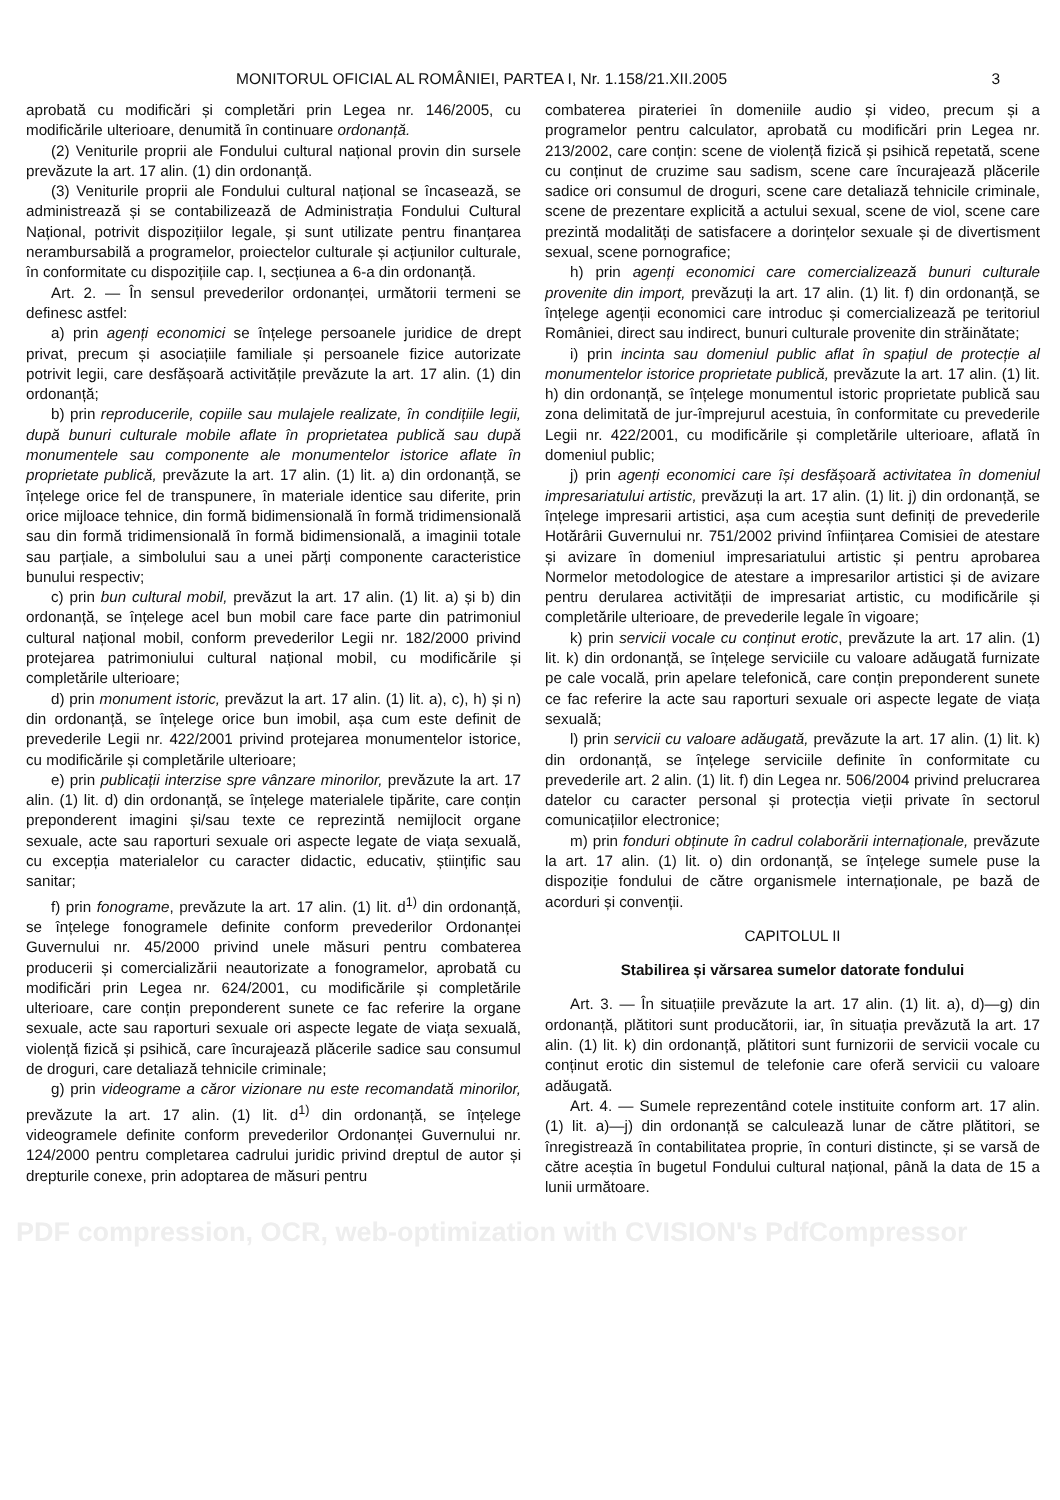MONITORUL OFICIAL AL ROMÂNIEI, PARTEA I, Nr. 1.158/21.XII.2005 3
aprobată cu modificări și completări prin Legea nr. 146/2005, cu modificările ulterioare, denumită în continuare ordonanță.
(2) Veniturile proprii ale Fondului cultural național provin din sursele prevăzute la art. 17 alin. (1) din ordonanță.
(3) Veniturile proprii ale Fondului cultural național se încasează, se administrează și se contabilizează de Administrația Fondului Cultural Național, potrivit dispozițiilor legale, și sunt utilizate pentru finanțarea nerambursabilă a programelor, proiectelor culturale și acțiunilor culturale, în conformitate cu dispozițiile cap. I, secțiunea a 6-a din ordonanță.
Art. 2. — În sensul prevederilor ordonanței, următorii termeni se definesc astfel:
a) prin agenți economici se înțelege persoanele juridice de drept privat, precum și asociațiile familiale și persoanele fizice autorizate potrivit legii, care desfășoară activitățile prevăzute la art. 17 alin. (1) din ordonanță;
b) prin reproducerile, copiile sau mulajele realizate, în condițiile legii, după bunuri culturale mobile aflate în proprietatea publică sau după monumentele sau componente ale monumentelor istorice aflate în proprietate publică, prevăzute la art. 17 alin. (1) lit. a) din ordonanță, se înțelege orice fel de transpunere, în materiale identice sau diferite, prin orice mijloace tehnice, din formă bidimensională în formă tridimensională sau din formă tridimensională în formă bidimensională, a imaginii totale sau parțiale, a simbolului sau a unei părți componente caracteristice bunului respectiv;
c) prin bun cultural mobil, prevăzut la art. 17 alin. (1) lit. a) și b) din ordonanță, se înțelege acel bun mobil care face parte din patrimoniul cultural național mobil, conform prevederilor Legii nr. 182/2000 privind protejarea patrimoniului cultural național mobil, cu modificările și completările ulterioare;
d) prin monument istoric, prevăzut la art. 17 alin. (1) lit. a), c), h) și n) din ordonanță, se înțelege orice bun imobil, așa cum este definit de prevederile Legii nr. 422/2001 privind protejarea monumentelor istorice, cu modificările și completările ulterioare;
e) prin publicații interzise spre vânzare minorilor, prevăzute la art. 17 alin. (1) lit. d) din ordonanță, se înțelege materialele tipărite, care conțin preponderent imagini și/sau texte ce reprezintă nemijlocit organe sexuale, acte sau raporturi sexuale ori aspecte legate de viața sexuală, cu excepția materialelor cu caracter didactic, educativ, științific sau sanitar;
f) prin fonograme, prevăzute la art. 17 alin. (1) lit. d<sup>1)</sup> din ordonanță, se înțelege fonogramele definite conform prevederilor Ordonanței Guvernului nr. 45/2000 privind unele măsuri pentru combaterea producerii și comercializării neautorizate a fonogramelor, aprobată cu modificări prin Legea nr. 624/2001, cu modificările și completările ulterioare, care conțin preponderent sunete ce fac referire la organe sexuale, acte sau raporturi sexuale ori aspecte legate de viața sexuală, violență fizică și psihică, care încurajează plăcerile sadice sau consumul de droguri, care detaliază tehnicile criminale;
g) prin videograme a căror vizionare nu este recomandată minorilor, prevăzute la art. 17 alin. (1) lit. d<sup>1)</sup> din ordonanță, se înțelege videogramele definite conform prevederilor Ordonanței Guvernului nr. 124/2000 pentru completarea cadrului juridic privind dreptul de autor și drepturile conexe, prin adoptarea de măsuri pentru
combaterea pirateriei în domeniile audio și video, precum și a programelor pentru calculator, aprobată cu modificări prin Legea nr. 213/2002, care conțin: scene de violență fizică și psihică repetată, scene cu conținut de cruzime sau sadism, scene care încurajează plăcerile sadice ori consumul de droguri, scene care detaliază tehnicile criminale, scene de prezentare explicită a actului sexual, scene de viol, scene care prezintă modalități de satisfacere a dorințelor sexuale și de divertisment sexual, scene pornografice;
h) prin agenți economici care comercializează bunuri culturale provenite din import, prevăzuți la art. 17 alin. (1) lit. f) din ordonanță, se înțelege agenții economici care introduc și comercializează pe teritoriul României, direct sau indirect, bunuri culturale provenite din străinătate;
i) prin incinta sau domeniul public aflat în spațiul de protecție al monumentelor istorice proprietate publică, prevăzute la art. 17 alin. (1) lit. h) din ordonanță, se înțelege monumentul istoric proprietate publică sau zona delimitată de jur-împrejurul acestuia, în conformitate cu prevederile Legii nr. 422/2001, cu modificările și completările ulterioare, aflată în domeniul public;
j) prin agenți economici care își desfășoară activitatea în domeniul impresariatului artistic, prevăzuți la art. 17 alin. (1) lit. j) din ordonanță, se înțelege impresarii artistici, așa cum aceștia sunt definiți de prevederile Hotărârii Guvernului nr. 751/2002 privind înființarea Comisiei de atestare și avizare în domeniul impresariatului artistic și pentru aprobarea Normelor metodologice de atestare a impresarilor artistici și de avizare pentru derularea activității de impresariat artistic, cu modificările și completările ulterioare, de prevederile legale în vigoare;
k) prin servicii vocale cu conținut erotic, prevăzute la art. 17 alin. (1) lit. k) din ordonanță, se înțelege serviciile cu valoare adăugată furnizate pe cale vocală, prin apelare telefonică, care conțin preponderent sunete ce fac referire la acte sau raporturi sexuale ori aspecte legate de viața sexuală;
l) prin servicii cu valoare adăugată, prevăzute la art. 17 alin. (1) lit. k) din ordonanță, se înțelege serviciile definite în conformitate cu prevederile art. 2 alin. (1) lit. f) din Legea nr. 506/2004 privind prelucrarea datelor cu caracter personal și protecția vieții private în sectorul comunicațiilor electronice;
m) prin fonduri obținute în cadrul colaborării internaționale, prevăzute la art. 17 alin. (1) lit. o) din ordonanță, se înțelege sumele puse la dispoziție fondului de către organismele internaționale, pe bază de acorduri și convenții.
CAPITOLUL II
Stabilirea și vărsarea sumelor datorate fondului
Art. 3. — În situațiile prevăzute la art. 17 alin. (1) lit. a), d)—g) din ordonanță, plătitori sunt producătorii, iar, în situația prevăzută la art. 17 alin. (1) lit. k) din ordonanță, plătitori sunt furnizorii de servicii vocale cu conținut erotic din sistemul de telefonie care oferă servicii cu valoare adăugată.
Art. 4. — Sumele reprezentând cotele instituite conform art. 17 alin. (1) lit. a)—j) din ordonanță se calculează lunar de către plătitori, se înregistrează în contabilitatea proprie, în conturi distincte, și se varsă de către aceștia în bugetul Fondului cultural național, până la data de 15 a lunii următoare.
PDF compression, OCR, web-optimization with CVISION's PdfCompressor